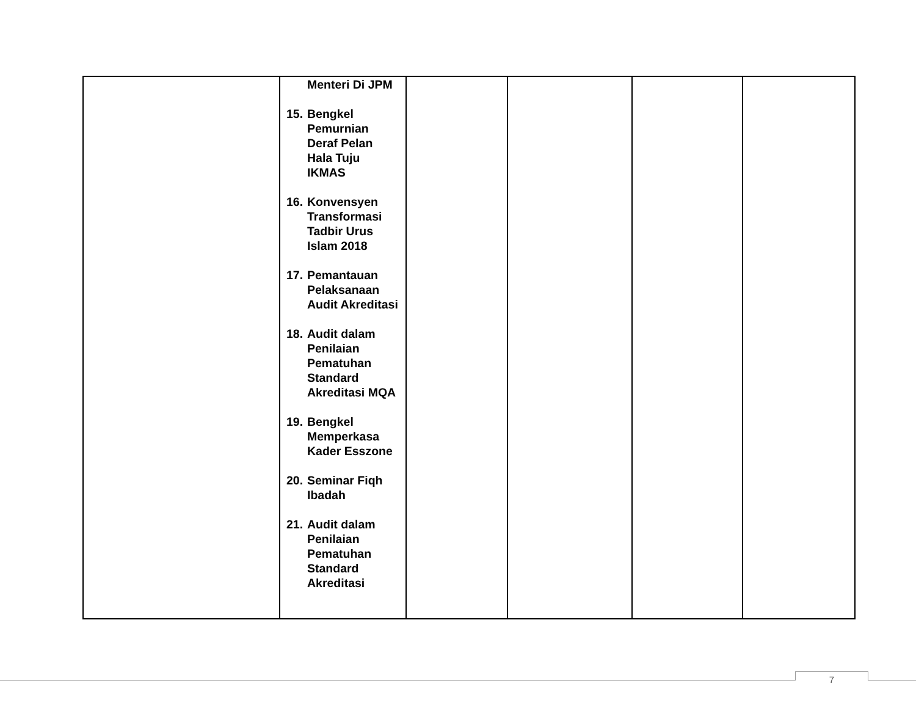| | Menteri Di JPM 15. Bengkel Pemurnian Deraf Pelan Hala Tuju IKMAS 16. Konvensyen Transformasi Tadbir Urus Islam 2018 17. Pemantauan Pelaksanaan Audit Akreditasi 18. Audit dalam Penilaian Pematuhan Standard Akreditasi MQA 19. Bengkel Memperkasa Kader Esszone 20. Seminar Fiqh Ibadah 21. Audit dalam Penilaian Pematuhan Standard Akreditasi | | | | |
7